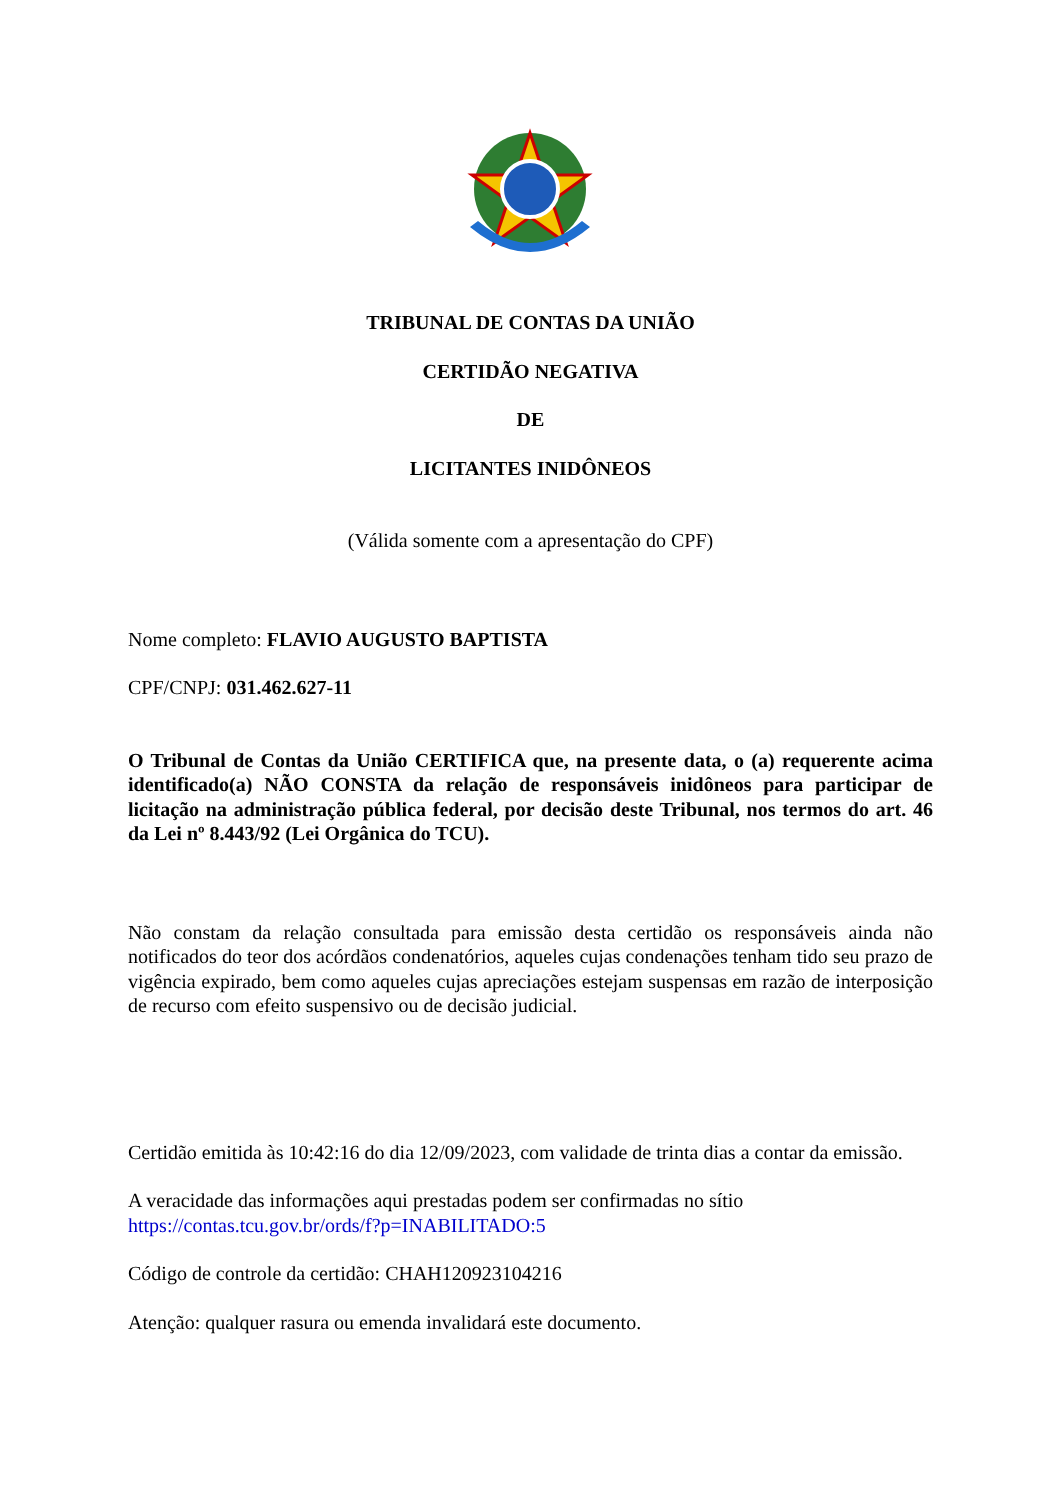TRIBUNAL DE CONTAS DA UNIÃO
CERTIDÃO NEGATIVA
DE
LICITANTES INIDÔNEOS
(Válida somente com a apresentação do CPF)
Nome completo: FLAVIO AUGUSTO BAPTISTA
CPF/CNPJ: 031.462.627-11
O Tribunal de Contas da União CERTIFICA que, na presente data, o (a) requerente acima identificado(a) NÃO CONSTA da relação de responsáveis inidôneos para participar de licitação na administração pública federal, por decisão deste Tribunal, nos termos do art. 46 da Lei nº 8.443/92 (Lei Orgânica do TCU).
Não constam da relação consultada para emissão desta certidão os responsáveis ainda não notificados do teor dos acórdãos condenatórios, aqueles cujas condenações tenham tido seu prazo de vigência expirado, bem como aqueles cujas apreciações estejam suspensas em razão de interposição de recurso com efeito suspensivo ou de decisão judicial.
Certidão emitida às 10:42:16 do dia 12/09/2023, com validade de trinta dias a contar da emissão.
A veracidade das informações aqui prestadas podem ser confirmadas no sítio https://contas.tcu.gov.br/ords/f?p=INABILITADO:5
Código de controle da certidão: CHAH120923104216
Atenção: qualquer rasura ou emenda invalidará este documento.